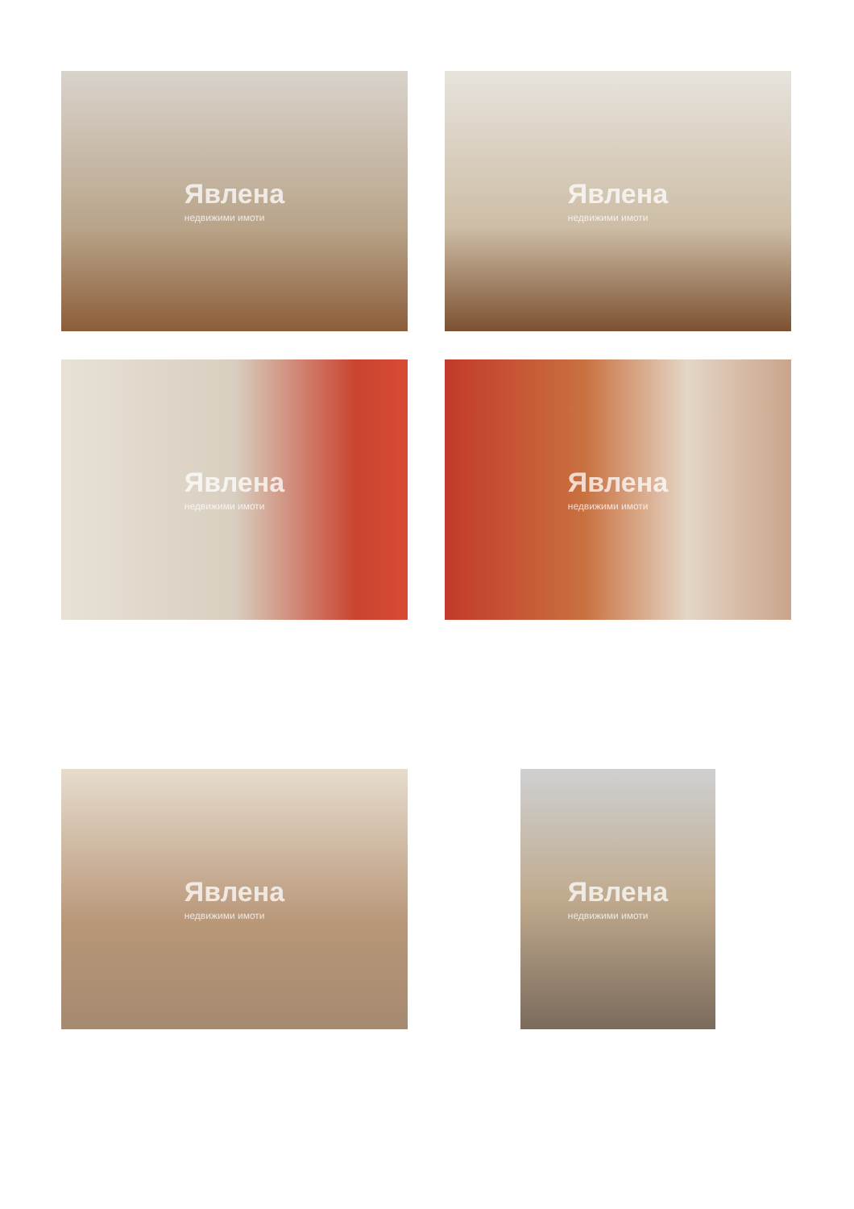Явлена
недвижими имоти
Явлена
недвижими имоти
Явлена
недвижими имоти
Явлена
недвижими имоти
Явлена
недвижими имоти
Явлена
недвижими имоти